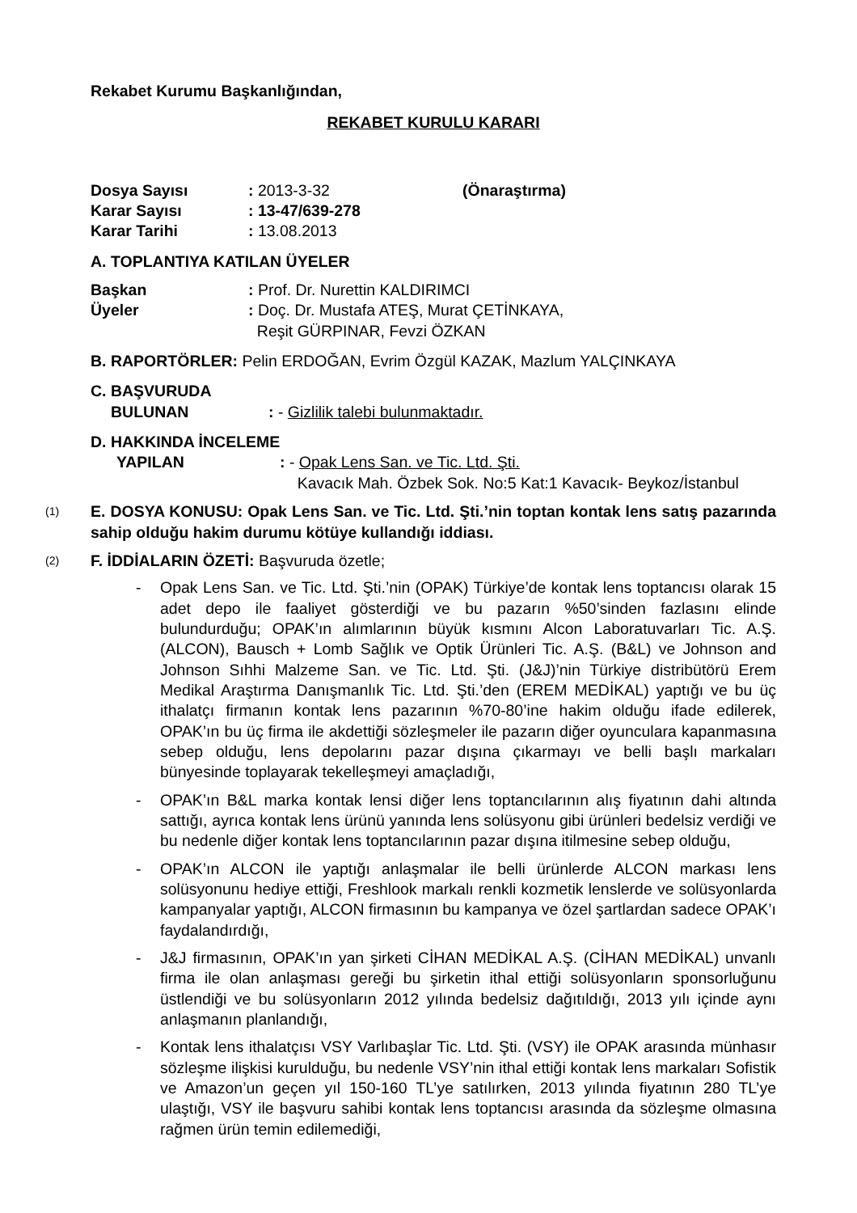Rekabet Kurumu Başkanlığından,
REKABET KURULU KARARI
| Dosya Sayısı | : 2013-3-32 | (Önaraştırma) |
| Karar Sayısı | : 13-47/639-278 | |
| Karar Tarihi | : 13.08.2013 | |
A. TOPLANTIYA KATILAN ÜYELER
| Başkan | : Prof. Dr. Nurettin KALDIRIMCI |
| Üyeler | : Doç. Dr. Mustafa ATEŞ, Murat ÇETİNKAYA, Reşit GÜRPINAR, Fevzi ÖZKAN |
B. RAPORTÖRLER: Pelin ERDOĞAN, Evrim Özgül KAZAK, Mazlum YALÇINKAYA
C. BAŞVURUDA
| BULUNAN | : - Gizlilik talebi bulunmaktadır. |
D. HAKKINDA İNCELEME
| YAPILAN | : - Opak Lens San. ve Tic. Ltd. Şti. Kavacık Mah. Özbek Sok. No:5 Kat:1 Kavacık- Beykoz/İstanbul |
(1)
E. DOSYA KONUSU: Opak Lens San. ve Tic. Ltd. Şti.’nin toptan kontak lens satış pazarında sahip olduğu hakim durumu kötüye kullandığı iddiası.
(2)
F. İDDİALARIN ÖZETİ: Başvuruda özetle;
- Opak Lens San. ve Tic. Ltd. Şti.’nin (OPAK) Türkiye’de kontak lens toptancısı olarak 15 adet depo ile faaliyet gösterdiği ve bu pazarın %50’sinden fazlasını elinde bulundurduğu; OPAK’ın alımlarının büyük kısmını Alcon Laboratuvarları Tic. A.Ş. (ALCON), Bausch + Lomb Sağlık ve Optik Ürünleri Tic. A.Ş. (B&L) ve Johnson and Johnson Sıhhi Malzeme San. ve Tic. Ltd. Şti. (J&J)’nin Türkiye distribütörü Erem Medikal Araştırma Danışmanlık Tic. Ltd. Şti.’den (EREM MEDİKAL) yaptığı ve bu üç ithalatçı firmanın kontak lens pazarının %70-80’ine hakim olduğu ifade edilerek, OPAK’ın bu üç firma ile akdettiği sözleşmeler ile pazarın diğer oyunculara kapanmasına sebep olduğu, lens depolarını pazar dışına çıkarmayı ve belli başlı markaları bünyesinde toplayarak tekelleşmeyi amaçladığı,
- OPAK’ın B&L marka kontak lensi diğer lens toptancılarının alış fiyatının dahi altında sattığı, ayrıca kontak lens ürünü yanında lens solüsyonu gibi ürünleri bedelsiz verdiği ve bu nedenle diğer kontak lens toptancılarının pazar dışına itilmesine sebep olduğu,
- OPAK’ın ALCON ile yaptığı anlaşmalar ile belli ürünlerde ALCON markası lens solüsyonunu hediye ettiği, Freshlook markalı renkli kozmetik lenslerde ve solüsyonlarda kampanyalar yaptığı, ALCON firmasının bu kampanya ve özel şartlardan sadece OPAK’ı faydalandırdığı,
- J&J firmasının, OPAK’ın yan şirketi CİHAN MEDİKAL A.Ş. (CİHAN MEDİKAL) unvanlı firma ile olan anlaşması gereği bu şirketin ithal ettiği solüsyonların sponsorluğunu üstlendiği ve bu solüsyonların 2012 yılında bedelsiz dağıtıldığı, 2013 yılı içinde aynı anlaşmanın planlandığı,
- Kontak lens ithalatçısı VSY Varlıbaşlar Tic. Ltd. Şti. (VSY) ile OPAK arasında münhasır sözleşme ilişkisi kurulduğu, bu nedenle VSY’nin ithal ettiği kontak lens markaları Sofistik ve Amazon’un geçen yıl 150-160 TL’ye satılırken, 2013 yılında fiyatının 280 TL’ye ulaştığı, VSY ile başvuru sahibi kontak lens toptancısı arasında da sözleşme olmasına rağmen ürün temin edilemediği,